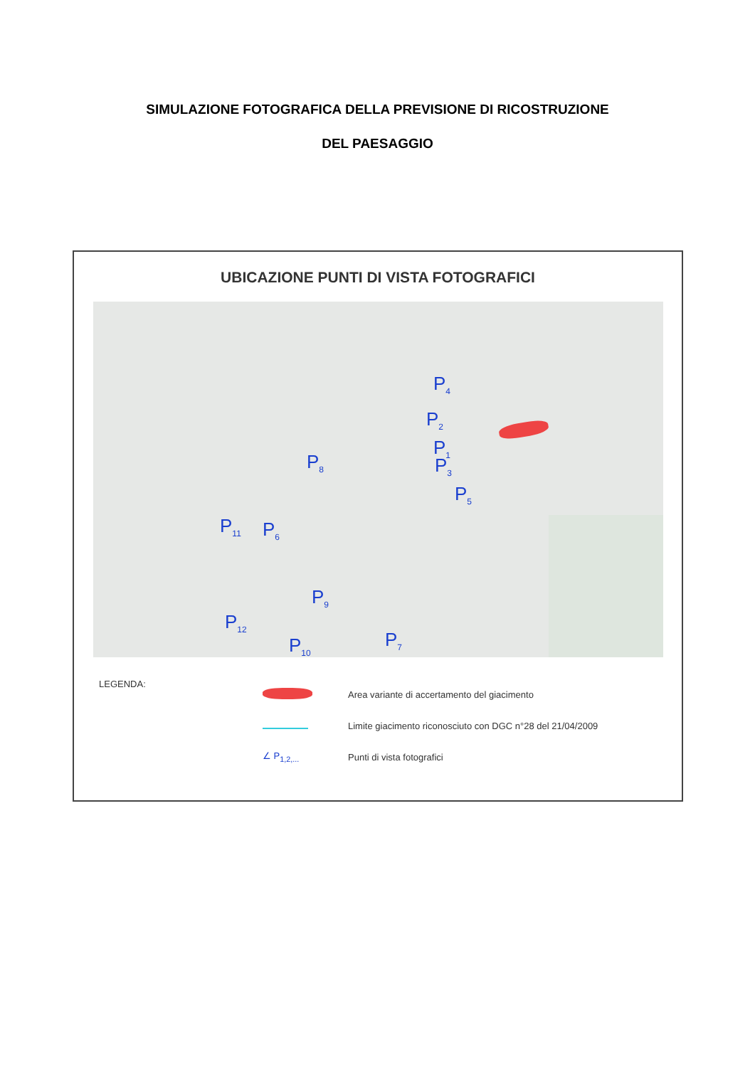SIMULAZIONE FOTOGRAFICA DELLA PREVISIONE DI RICOSTRUZIONE
DEL PAESAGGIO
UBICAZIONE PUNTI DI VISTA FOTOGRAFICI
P<sub>4</sub>
P<sub>2</sub>
P<sub>1</sub>
P<sub>3</sub>
P<sub>5</sub>
P<sub>8</sub>
P<sub>11</sub> P<sub>6</sub>
P<sub>9</sub>
P<sub>12</sub>
P<sub>7</sub> P<sub>10</sub>
LEGENDA:
Area variante di accertamento del giacimento
Limite giacimento riconosciuto con DGC n°28 del 21/04/2009
∠ P<sub>1,2,...</sub> Punti di vista fotografici